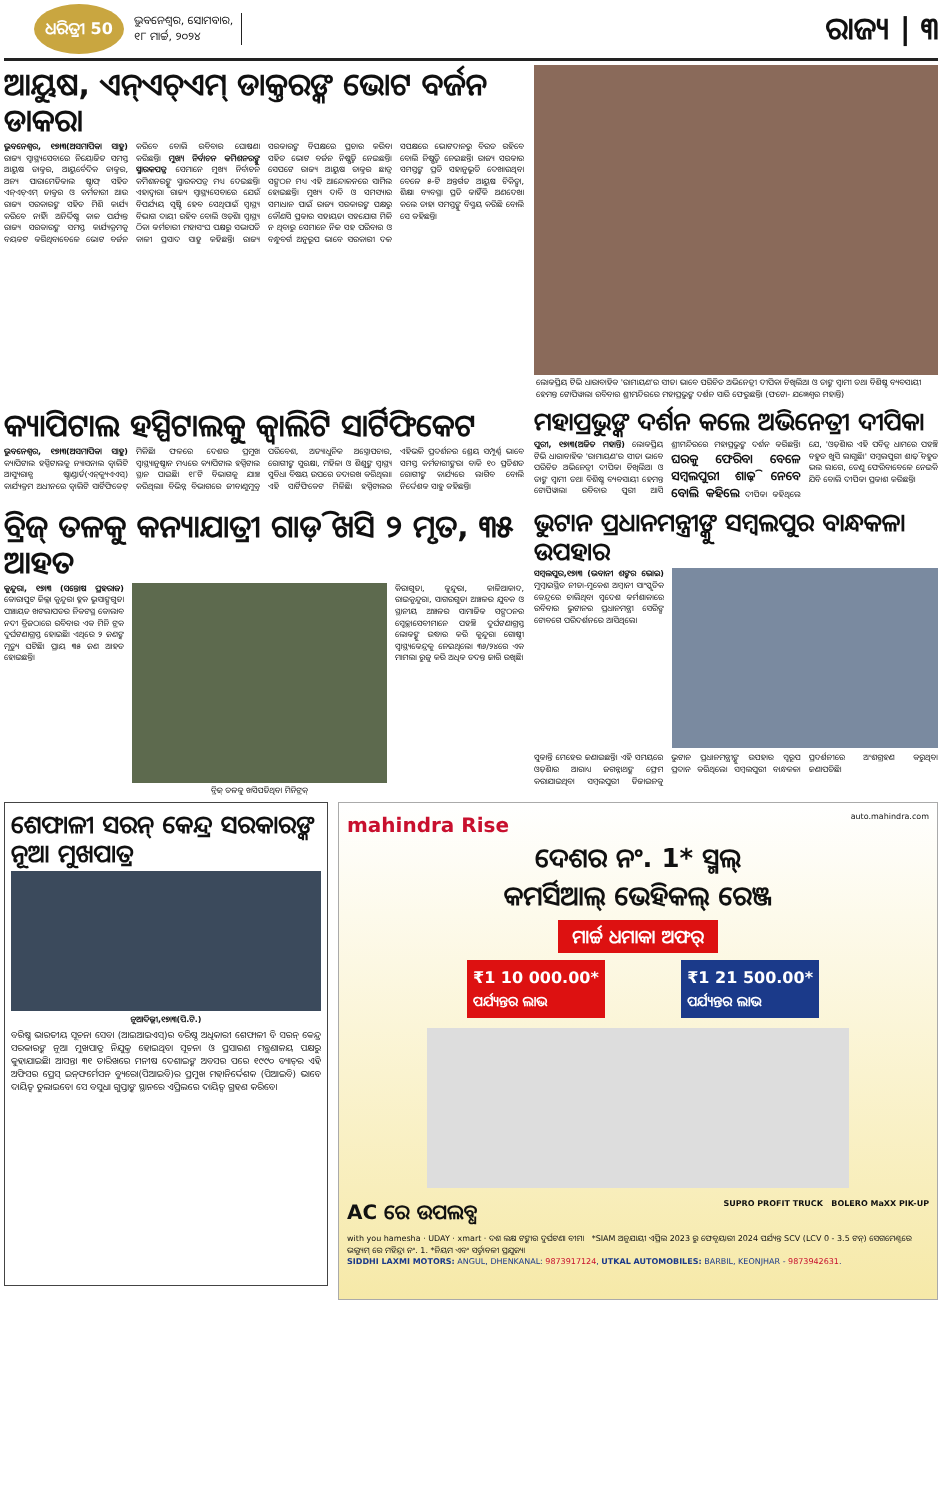ଧରିତ୍ରୀ 50
ଭୁବନେଶ୍ୱର, ସୋମବାର,
୧୮ ମାର୍ଚ୍ଚ, ୨୦୨୪
ରାଜ୍ୟ | ୩
ଆୟୁଷ, ଏନ୍‌ଏଚ୍‌ଏମ୍ ଡାକ୍ତରଙ୍କ ଭୋଟ ବର୍ଜନ ଡାକରା
ଭୁବନେଶ୍ୱର, ୧୭।୩(ଅସମାପିକା ସାହୁ) ରାଜ୍ୟ ସ୍ୱାସ୍ଥ୍ୟସେବାରେ ନିୟୋଜିତ ସମସ୍ତ ଆୟୁଷ ଡାକ୍ତର, ଆୟୁର୍ବେଦିକ ଡାକ୍ତର, ଅନ୍ୟ ପାରାମେଡିକାଲ ଷ୍ଟାଫ୍ ସହିତ ଏନ୍‌ଏଚ୍‌ଏମ୍ ଡାକ୍ତର ଓ କର୍ମଚାରୀ ଆଉ ରାଜ୍ୟ ସରକାରଙ୍କ ସହିତ ମିଶି କାର୍ଯ୍ୟ କରିବେ ନାହିଁ। ଅନିର୍ଦ୍ଦିଷ୍ଟ କାଳ ପର୍ଯ୍ୟନ୍ତ ରାଜ୍ୟ ସରକାରଙ୍କ ସମସ୍ତ କାର୍ଯ୍ୟକ୍ରମକୁ ବୟକଟ କରିଥିବାବେଳେ ଭୋଟ ବର୍ଜନ କରିବେ ବୋଲି ରବିବାର ଘୋଷଣା କରିଛନ୍ତି। ମୁଖ୍ୟ ନିର୍ବାଚନ କମିଶନରଙ୍କୁ ସ୍ମାରକପତ୍ର ସେମାନେ ମୁଖ୍ୟ ନିର୍ବାଚନ କମିଶନରଙ୍କୁ ସ୍ମାରକପତ୍ର ମଧ୍ୟ ଦେଇଛନ୍ତି। ଏହାଦ୍ୱାରା ରାଜ୍ୟ ସ୍ୱାସ୍ଥ୍ୟସେବାରେ ଯେଉଁ ବିପର୍ଯ୍ୟୟ ସୃଷ୍ଟି ହେବ ସେଥିପାଇଁ ସ୍ୱାସ୍ଥ୍ୟ ବିଭାଗ ଦାୟୀ ରହିବ ବୋଲି ଓଡ଼ିଶା ସ୍ୱାସ୍ଥ୍ୟ ଠିକା କର୍ମଚାରୀ ମହାସଂଘ ପକ୍ଷରୁ ସଭାପତି କାଳୀ ପ୍ରସାଦ ସାହୁ କହିଛନ୍ତି। ରାଜ୍ୟ ସରକାରଙ୍କ ବିପକ୍ଷରେ ପ୍ରଚାର କରିବା ସହିତ ଭୋଟ ବର୍ଜନ ନିଷ୍ପତ୍ତି ନେଇଛନ୍ତି। ସେପଟେ ରାଜ୍ୟ ଆୟୁଷ ଡାକ୍ତର ଛାତ୍ର ସଙ୍ଗଠନ ମଧ୍ୟ ଏହି ଆନ୍ଦୋଳନରେ ସାମିଲ ହୋଇଛନ୍ତି। ମୁଖ୍ୟ ଦାବି ଓ ସମସ୍ୟାର ସମାଧାନ ପାଇଁ ରାଜ୍ୟ ସରକାରଙ୍କ ପକ୍ଷରୁ କୌଣସି ପ୍ରକାର ସହାୟତା ସହଯୋଗ ମିଳି ନ ଥିବାରୁ ସେମାନେ ନିଜ ସହ ପରିବାର ଓ ବନ୍ଧୁବର୍ଗ ଅନୁରୂପ ଭାବେ ସରକାରୀ ଦଳ ସପକ୍ଷରେ ଭୋଟଦାନରୁ ବିରତ ରହିବେ ବୋଲି ନିଷ୍ପତ୍ତି ନେଇଛନ୍ତି। ରାଜ୍ୟ ସରକାର ସମସ୍ତଙ୍କ ପ୍ରତି ସହାନୁଭୂତି ଦେଖାଉଥିବା ବେଳେ ୫-ଟି ଅନ୍ତର୍ଗତ ଆୟୁଷ ଚିକିତ୍ସା, ଶିକ୍ଷା ବ୍ୟବସ୍ଥା ପ୍ରତି କାହିଁକି ଅଣଦେଖା କଲେ ତାହା ସମସ୍ତଙ୍କୁ ବିସ୍ମୟ କରିଛି ବୋଲି ସେ କହିଛନ୍ତି।
ଲୋକପ୍ରିୟ ଟିଭି ଧାରାବାହିକ 'ରାମାୟଣ'ର ସୀତା ଭାବେ ପରିଚିତ ଅଭିନେତ୍ରୀ ଦୀପିକା ଚିଖିଲିଆ ଓ ତାଙ୍କ ସ୍ୱାମୀ ତଥା ବିଶିଷ୍ଟ ବ୍ୟବସାୟୀ ହେମନ୍ତ ଟୋପିୱାଲା ରବିବାର ଶ୍ରୀମନ୍ଦିରରେ ମହାପ୍ରଭୁଙ୍କ ଦର୍ଶନ ସାରି ଫେରୁଛନ୍ତି। (ଫଟୋ- ଯଜ୍ଞେଶ୍ୱର ମହାନ୍ତି)
କ୍ୟାପିଟାଲ ହସ୍ପିଟାଲକୁ କ୍ୱାଲିଟି ସାର୍ଟିଫିକେଟ
ଭୁବନେଶ୍ୱର, ୧୭।୩(ଅସମାପିକା ସାହୁ) କ୍ୟାପିଟାଲ ହସ୍ପିଟାଲକୁ ନ୍ୟାସନାଲ କ୍ୱାଲିଟି ଆସ୍ୟୁରାନ୍ସ ଷ୍ଟାଣ୍ଡାର୍ଡ(ଏନ୍‌କ୍ୟୁଏଏସ୍) କାର୍ଯ୍ୟକ୍ରମ ଅଧୀନରେ କ୍ୱାଲିଟି ସାର୍ଟିଫିକେଟ୍ ମିଳିଛି। ଫଳରେ ଦେଶର ପ୍ରମୁଖ ସ୍ୱାସ୍ଥ୍ୟାନୁଷ୍ଠାନ ମଧ୍ୟରେ କ୍ୟାପିଟାଲ ହସ୍ପିଟାଲ ସ୍ଥାନ ପାଇଛି। ୧୮ଟି ବିଭାଗକୁ ଯାଞ୍ଚ କରିଥିଲା। ବିଭିନ୍ନ ବିଭାଗରେ ଜୀବାଣୁମୁକ୍ତ ପରିବେଶ, ଅତ୍ୟାଧୁନିକ ଅସ୍ତ୍ରୋପଚାର, ରୋଗୀଙ୍କ ସୁରକ୍ଷା, ମହିଳା ଓ ଶିଶୁଙ୍କ ସ୍ୱାସ୍ଥ୍ୟ ସୁବିଧା ବିଷୟ ଉପରେ ତଦାରଖ କରିଥିଲା। ଏହି ସାର୍ଟିଫିକେଟ ମିଳିଛି। ହସ୍ପିଟାଲର ଏହିଭଳି ପ୍ରଦର୍ଶନର ଶ୍ରେୟ ସମ୍ପୂର୍ଣ୍ଣ ଭାବେ ସମସ୍ତ କର୍ମଚାରୀଙ୍କର। ବାକି ୧୦ ପ୍ରତିଶତ ରୋଗୀଙ୍କ କାର୍ଯ୍ୟରେ ଲାଗିବ ବୋଲି ନିର୍ଦ୍ଦେଶକ ସାହୁ କହିଛନ୍ତି।
ମହାପ୍ରଭୁଙ୍କ ଦର୍ଶନ କଲେ ଅଭିନେତ୍ରୀ ଦୀପିକା
ପୁରୀ, ୧୭।୩(ଅଜିତ ମହାନ୍ତି) ଲୋକପ୍ରିୟ ଟିଭି ଧାରାବାହିକ 'ରାମାୟଣ'ର ସୀତା ଭାବେ ପରିଚିତ ଅଭିନେତ୍ରୀ ଦୀପିକା ଚିଖିଲିଆ ଓ ତାଙ୍କ ସ୍ୱାମୀ ତଥା ବିଶିଷ୍ଟ ବ୍ୟବସାୟୀ ହେମନ୍ତ ଟୋପିୱାଲା ରବିବାର ପୁରୀ ଆସି ଶ୍ରୀମନ୍ଦିରରେ ମହାପ୍ରଭୁଙ୍କ ଦର୍ଶନ କରିଛନ୍ତି। ଘରକୁ ଫେରିବା ବେଳେ ସମ୍ବଲପୁରୀ ଶାଢ଼ି ନେବେ ବୋଲି କହିଲେ ଦୀପିକା କହିଥିଲେ ଯେ, 'ଓଡ଼ିଶାର ଏହି ପବିତ୍ର ଧାମରେ ପହଞ୍ଚି ବହୁତ ଖୁସି ଲାଗୁଛି।' ସମ୍ବଲପୁରୀ ଶାଢ଼ି ବହୁତ ଭଲ ଲାଗେ, ତେଣୁ ଫେରିବାବେଳେ ନେଇକି ଯିବି ବୋଲି ଦୀପିକା ପ୍ରକାଶ କରିଛନ୍ତି।
ବ୍ରିଜ୍ ତଳକୁ କନ୍ୟାଯାତ୍ରୀ ଗାଡ଼ି ଖସି ୨ ମୃତ, ୩୫ ଆହତ
କୁନ୍ଦୁରା, ୧୭।୩ (ସନ୍ତୋଷ ପ୍ରହରାଜ) କୋରାପୁଟ ଜିଲ୍ଲା କୁନ୍ଦୁରା ବ୍ଲକ ଭୁସାଙ୍ଗଗୁଡା ପଞ୍ଚାୟତ ଖଟଲାପଡର ନିକଟସ୍ଥ କୋଲାବ ନଦୀ ବ୍ରିଜଠାରେ ରବିବାର ଏକ ମିନି ଟ୍ରକ ଦୁର୍ଘଟଣାଗ୍ରସ୍ତ ହୋଇଛି। ଏଥିରେ ୨ ଜଣଙ୍କ ମୃତ୍ୟୁ ଘଟିଛି। ପ୍ରାୟ ୩୫ ଜଣ ଆହତ ହୋଇଛନ୍ତି।
ବ୍ରିଜ୍ ତଳକୁ ଖସିପଡିଥିବା ମିନିଟ୍ରକ୍ କିରାଗୁଡା, କୁନ୍ଦୁରା, କାଳିଆକାଦ, ରାଇକୁନ୍ଦୁରା, ସାଗରଗୁଡା ଅଞ୍ଚଳର ଯୁବକ ଓ ସ୍ଥାନୀୟ ଅଞ୍ଚଳର ସାମାଜିକ ସଙ୍ଗଠନର ସ୍ୱେଚ୍ଛାସେବୀମାନେ ପହଞ୍ଚି ଦୁର୍ଘଟଣାଗ୍ରସ୍ତ ଲୋକଙ୍କୁ ଉଦ୍ଧାର କରି କୁନ୍ଦୁରା ଗୋଷ୍ଠୀ ସ୍ୱାସ୍ଥ୍ୟକେନ୍ଦ୍ରକୁ ନେଇଥିଲେ। ୩୬/୨୪ରେ ଏକ ମାମଲା ରୁଜୁ କରି ଅଧିକ ତଦନ୍ତ ଜାରି ରଖିଛି।
ଭୁଟାନ ପ୍ରଧାନମନ୍ତ୍ରୀଙ୍କୁ ସମ୍ବଲପୁର ବାନ୍ଧକଳା ଉପହାର
ସମ୍ବଲପୁର,୧୭।୩ (ଭବାନୀ ଶଙ୍କର ଭୋଇ) ମୁମ୍ବାଇସ୍ଥିତ ନୀତା-ମୁକେଶ ଅମ୍ବାନୀ ସାଂସ୍କୃତିକ କେନ୍ଦ୍ରରେ ଚାଲିଥିବା ସ୍ୱଦେଶ କର୍ମଶାଳାରେ ରବିବାର ଭୁଟାନର ପ୍ରଧାନମନ୍ତ୍ରୀ ସେରିଙ୍ଗ ଟୋବଗେ ପରିଦର୍ଶନରେ ଆସିଥିଲେ।
ସୁକାନ୍ତି ମେହେର ଜଣାଇଛନ୍ତି। ଏହି ସମୟରେ ଓଡ଼ିଶାର ଆରାଧ୍ୟ ଜଗନ୍ନାଥଙ୍କ ଫ୍ରେମ କରାଯାଇଥିବା ସମ୍ବଲପୁରୀ ଡିଜାଇନକୁ ଭୁଟାନ ପ୍ରଧାନମନ୍ତ୍ରୀଙ୍କୁ ଉପହାର ସ୍ୱରୂପ ପ୍ରଦାନ କରିଥିଲେ। ସମ୍ବଲପୁରୀ ବାନ୍ଧକଳା ପ୍ରଦର୍ଶନୀରେ ଅଂଶଗ୍ରହଣ କରୁଥିବା ଜଣାପଡିଛି।
ଶେଫାଳୀ ସରନ୍ କେନ୍ଦ୍ର ସରକାରଙ୍କ ନୂଆ ମୁଖପାତ୍ର
ନୂଆଦିଲ୍ଲୀ,୧୭।୩(ପି.ଟି.)
ବରିଷ୍ଠ ଭାରତୀୟ ସୂଚନା ସେବା (ଆଇଆଇଏସ୍)ର ବରିଷ୍ଠ ଅଧିକାରୀ ଶେଫାଳୀ ବି ସରନ୍ କେନ୍ଦ୍ର ସରକାରଙ୍କ ନୂଆ ମୁଖପାତ୍ର ନିଯୁକ୍ତ ହୋଇଥିବା ସୂଚନା ଓ ପ୍ରସାରଣ ମନ୍ତ୍ରଣାଳୟ ପକ୍ଷରୁ କୁହାଯାଇଛି। ଆସନ୍ତା ୩୧ ତାରିଖରେ ମନୀଷ ଦେଶାଇଙ୍କ ଅବସର ପରେ ୧୯୯୦ ବ୍ୟାଚ୍‌ର ଏହି ଅଫିସର ପ୍ରେସ୍ ଇନ୍‌ଫର୍ମେସନ ବ୍ୟୁରୋ(ପିଆଇବି)ର ପ୍ରମୁଖ ମହାନିର୍ଦ୍ଦେଶକ (ପିଆଇବି) ଭାବେ ଦାୟିତ୍ୱ ତୁଲାଇବେ। ସେ ବସୁଧା ଗୁପ୍ତାଙ୍କ ସ୍ଥାନରେ ଏପ୍ରିଲରେ ଦାୟିତ୍ୱ ଗ୍ରହଣ କରିବେ।
mahindra Rise auto.mahindra.com
ଦେଶର ନଂ. 1* ସ୍ମଲ୍
କମର୍ସିଆଲ୍ ଭେହିକଲ୍ ରେଞ୍ଜ
ମାର୍ଚ୍ଚ ଧମାକା ଅଫର୍
₹1 10 000.00*
ପର୍ଯ୍ୟନ୍ତର ଲାଭ
₹1 21 500.00*
ପର୍ଯ୍ୟନ୍ତର ଲାଭ
AC ରେ ଉପଲବ୍ଧ SUPRO PROFIT TRUCK BOLERO MaXX PIK-UP
with you hamesha · UDAY · xmart · ଦଶ ଲକ୍ଷ ଟଙ୍କାର ଦୁର୍ଘଟଣା ବୀମା *SIAM ଅନୁଯାୟୀ ଏପ୍ରିଲ 2023 ରୁ ଫେବୃୟାରୀ 2024 ପର୍ଯ୍ୟନ୍ତ SCV (LCV 0 - 3.5 ଟନ୍) ସେଗମେଣ୍ଟରେ ଭଲ୍ୟୁମ୍ ରେ ମହିନ୍ଦ୍ରା ନଂ. 1. *ନିୟମ ଏବଂ ସର୍ତ୍ତାବଳୀ ପ୍ରଯୁଜ୍ୟ।
SIDDHI LAXMI MOTORS: ANGUL, DHENKANAL: 9873917124, UTKAL AUTOMOBILES: BARBIL, KEONJHAR - 9873942631.